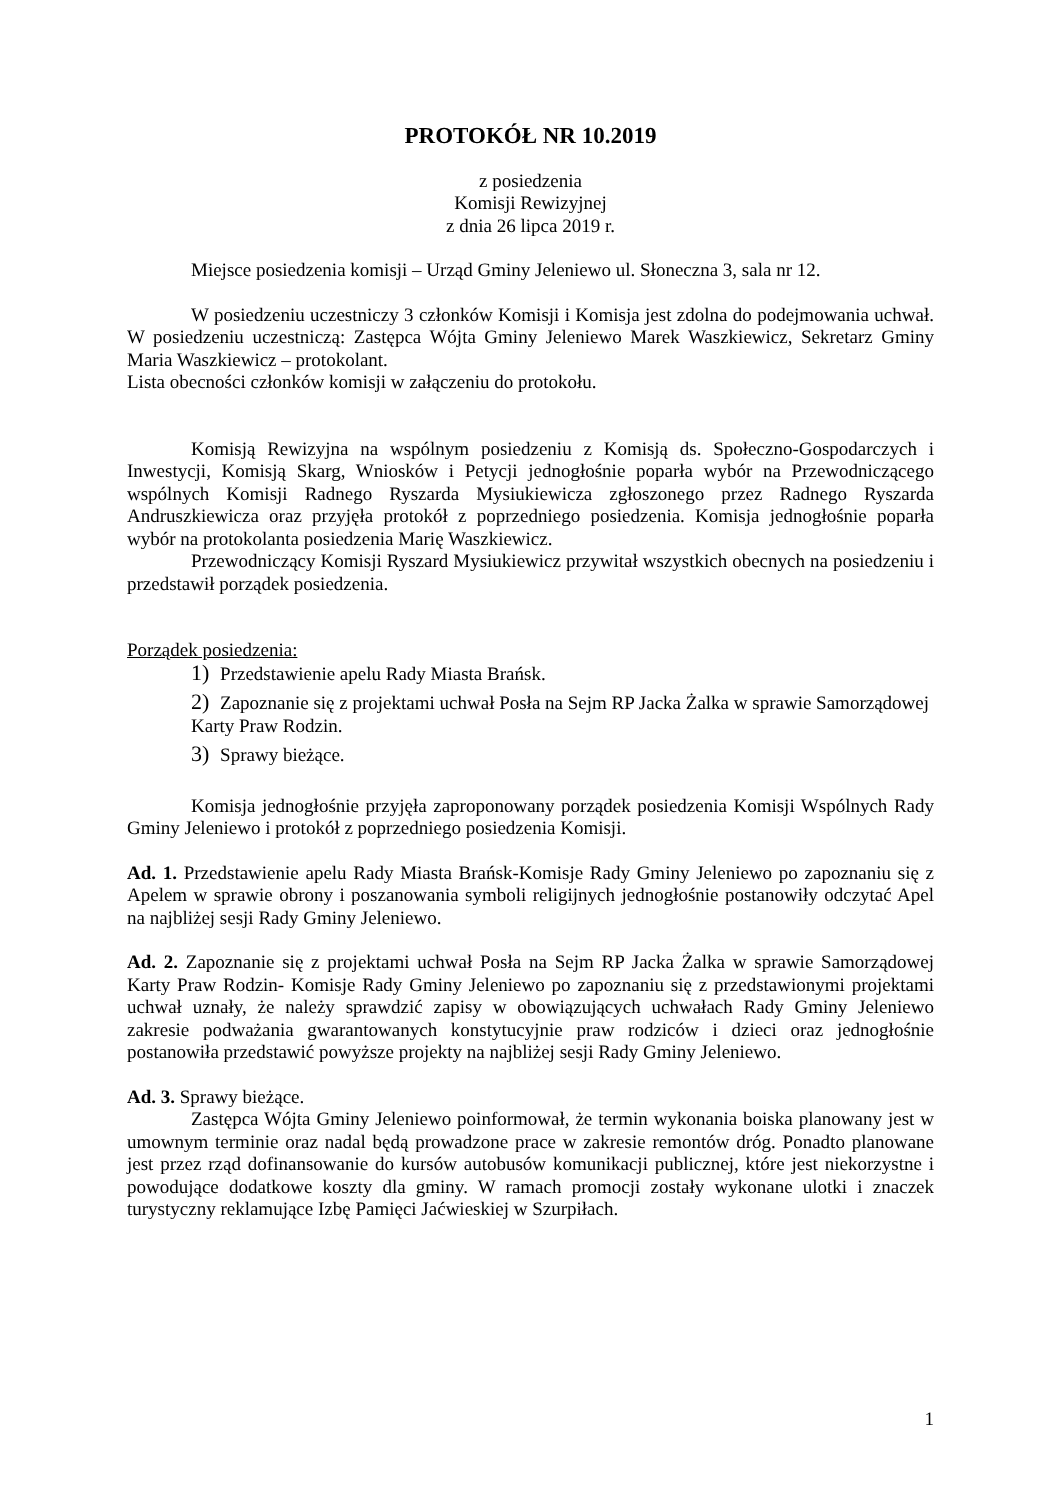PROTOKÓŁ NR 10.2019
z posiedzenia
Komisji Rewizyjnej
z dnia 26 lipca 2019 r.
Miejsce posiedzenia komisji – Urząd Gminy Jeleniewo ul. Słoneczna 3, sala nr 12.
W posiedzeniu uczestniczy 3 członków Komisji i Komisja jest zdolna do podejmowania uchwał. W posiedzeniu uczestniczą: Zastępca Wójta Gminy Jeleniewo Marek Waszkiewicz, Sekretarz Gminy Maria Waszkiewicz – protokolant.
Lista obecności członków komisji w załączeniu do protokołu.
Komisją Rewizyjna na wspólnym posiedzeniu z Komisją ds. Społeczno-Gospodarczych i Inwestycji, Komisją Skarg, Wniosków i Petycji jednogłośnie poparła wybór na Przewodniczącego wspólnych Komisji Radnego Ryszarda Mysiukiewicza zgłoszonego przez Radnego Ryszarda Andruszkiewicza oraz przyjęła protokół z poprzedniego posiedzenia. Komisja jednogłośnie poparła wybór na protokolanta posiedzenia Marię Waszkiewicz.
Przewodniczący Komisji Ryszard Mysiukiewicz przywitał wszystkich obecnych na posiedzeniu i przedstawił porządek posiedzenia.
Porządek posiedzenia:
1) Przedstawienie apelu Rady Miasta Brańsk.
2) Zapoznanie się z projektami uchwał Posła na Sejm RP Jacka Żalka w sprawie Samorządowej Karty Praw Rodzin.
3) Sprawy bieżące.
Komisja jednogłośnie przyjęła zaproponowany porządek posiedzenia Komisji Wspólnych Rady Gminy Jeleniewo i protokół z poprzedniego posiedzenia Komisji.
Ad. 1. Przedstawienie apelu Rady Miasta Brańsk-Komisje Rady Gminy Jeleniewo po zapoznaniu się z Apelem w sprawie obrony i poszanowania symboli religijnych jednogłośnie postanowiły odczytać Apel na najbliżej sesji Rady Gminy Jeleniewo.
Ad. 2. Zapoznanie się z projektami uchwał Posła na Sejm RP Jacka Żalka w sprawie Samorządowej Karty Praw Rodzin- Komisje Rady Gminy Jeleniewo po zapoznaniu się z przedstawionymi projektami uchwał uznały, że należy sprawdzić zapisy w obowiązujących uchwałach Rady Gminy Jeleniewo zakresie podważania gwarantowanych konstytucyjnie praw rodziców i dzieci oraz jednogłośnie postanowiła przedstawić powyższe projekty na najbliżej sesji Rady Gminy Jeleniewo.
Ad. 3. Sprawy bieżące.
Zastępca Wójta Gminy Jeleniewo poinformował, że termin wykonania boiska planowany jest w umownym terminie oraz nadal będą prowadzone prace w zakresie remontów dróg. Ponadto planowane jest przez rząd dofinansowanie do kursów autobusów komunikacji publicznej, które jest niekorzystne i powodujące dodatkowe koszty dla gminy. W ramach promocji zostały wykonane ulotki i znaczek turystyczny reklamujące Izbę Pamięci Jaćwieskiej w Szurpiłach.
1